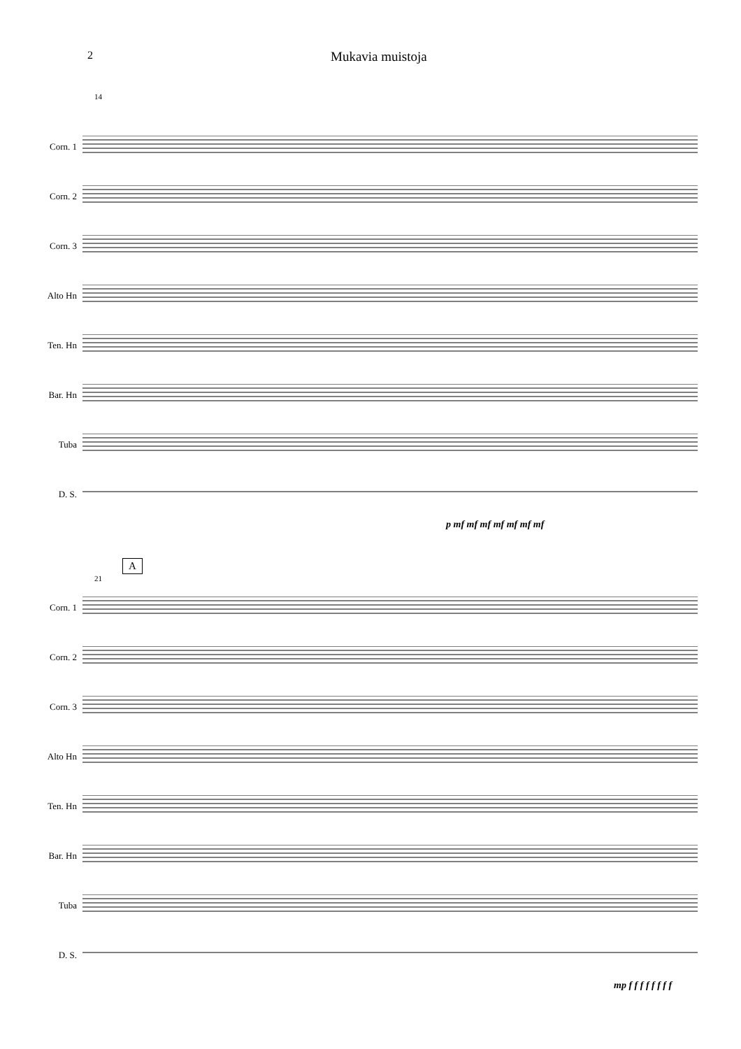2 Mukavia muistoja
14
Corn. 1
Corn. 2
Corn. 3
Alto Hn
Ten. Hn
Bar. Hn
Tuba
D. S.
p mf mf mf mf mf mf mf
A
21
Corn. 1
Corn. 2
Corn. 3
Alto Hn
Ten. Hn
Bar. Hn
Tuba
D. S.
mp f f f f f f f f